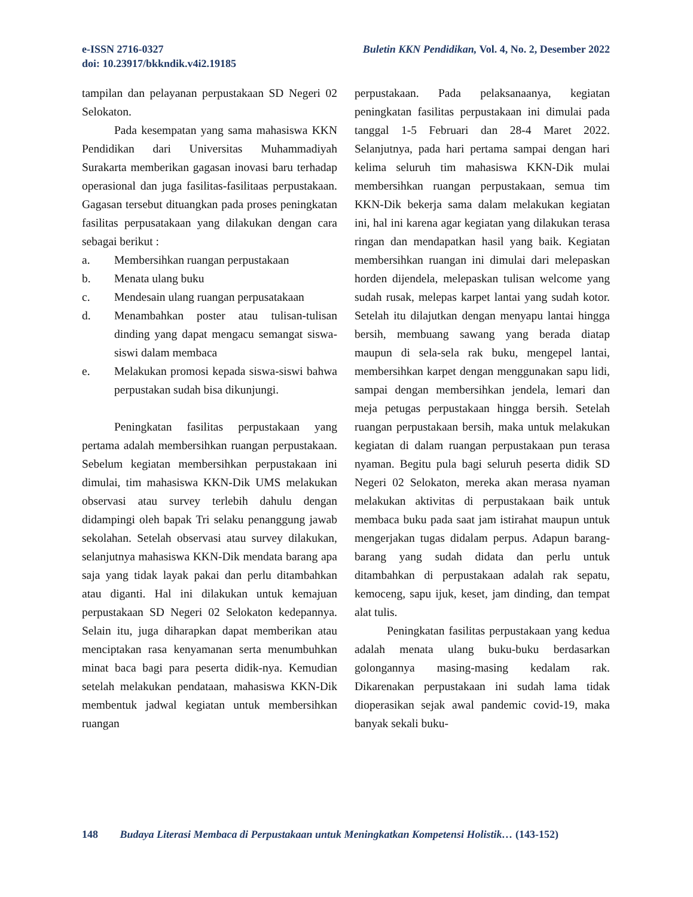Buletin KKN Pendidikan, Vol. 4, No. 2, Desember 2022 e-ISSN 2716-0327
doi: 10.23917/bkkndik.v4i2.19185
tampilan dan pelayanan perpustakaan SD Negeri 02 Selokaton.
Pada kesempatan yang sama mahasiswa KKN Pendidikan dari Universitas Muhammadiyah Surakarta memberikan gagasan inovasi baru terhadap operasional dan juga fasilitas-fasilitaas perpustakaan. Gagasan tersebut dituangkan pada proses peningkatan fasilitas perpusatakaan yang dilakukan dengan cara sebagai berikut :
a. Membersihkan ruangan perpustakaan
b. Menata ulang buku
c. Mendesain ulang ruangan perpusatakaan
d. Menambahkan poster atau tulisan-tulisan dinding yang dapat mengacu semangat siswa-siswi dalam membaca
e. Melakukan promosi kepada siswa-siswi bahwa perpustakan sudah bisa dikunjungi.
Peningkatan fasilitas perpustakaan yang pertama adalah membersihkan ruangan perpustakaan. Sebelum kegiatan membersihkan perpustakaan ini dimulai, tim mahasiswa KKN-Dik UMS melakukan observasi atau survey terlebih dahulu dengan didampingi oleh bapak Tri selaku penanggung jawab sekolahan. Setelah observasi atau survey dilakukan, selanjutnya mahasiswa KKN-Dik mendata barang apa saja yang tidak layak pakai dan perlu ditambahkan atau diganti. Hal ini dilakukan untuk kemajuan perpustakaan SD Negeri 02 Selokaton kedepannya. Selain itu, juga diharapkan dapat memberikan atau menciptakan rasa kenyamanan serta menumbuhkan minat baca bagi para peserta didik-nya. Kemudian setelah melakukan pendataan, mahasiswa KKN-Dik membentuk jadwal kegiatan untuk membersihkan ruangan
perpustakaan. Pada pelaksanaanya, kegiatan peningkatan fasilitas perpustakaan ini dimulai pada tanggal 1-5 Februari dan 28-4 Maret 2022. Selanjutnya, pada hari pertama sampai dengan hari kelima seluruh tim mahasiswa KKN-Dik mulai membersihkan ruangan perpustakaan, semua tim KKN-Dik bekerja sama dalam melakukan kegiatan ini, hal ini karena agar kegiatan yang dilakukan terasa ringan dan mendapatkan hasil yang baik. Kegiatan membersihkan ruangan ini dimulai dari melepaskan horden dijendela, melepaskan tulisan welcome yang sudah rusak, melepas karpet lantai yang sudah kotor. Setelah itu dilajutkan dengan menyapu lantai hingga bersih, membuang sawang yang berada diatap maupun di sela-sela rak buku, mengepel lantai, membersihkan karpet dengan menggunakan sapu lidi, sampai dengan membersihkan jendela, lemari dan meja petugas perpustakaan hingga bersih. Setelah ruangan perpustakaan bersih, maka untuk melakukan kegiatan di dalam ruangan perpustakaan pun terasa nyaman. Begitu pula bagi seluruh peserta didik SD Negeri 02 Selokaton, mereka akan merasa nyaman melakukan aktivitas di perpustakaan baik untuk membaca buku pada saat jam istirahat maupun untuk mengerjakan tugas didalam perpus. Adapun barang-barang yang sudah didata dan perlu untuk ditambahkan di perpustakaan adalah rak sepatu, kemoceng, sapu ijuk, keset, jam dinding, dan tempat alat tulis.
Peningkatan fasilitas perpustakaan yang kedua adalah menata ulang buku-buku berdasarkan golongannya masing-masing kedalam rak. Dikarenakan perpustakaan ini sudah lama tidak dioperasikan sejak awal pandemic covid-19, maka banyak sekali buku-
148 Budaya Literasi Membaca di Perpustakaan untuk Meningkatkan Kompetensi Holistik… (143-152)